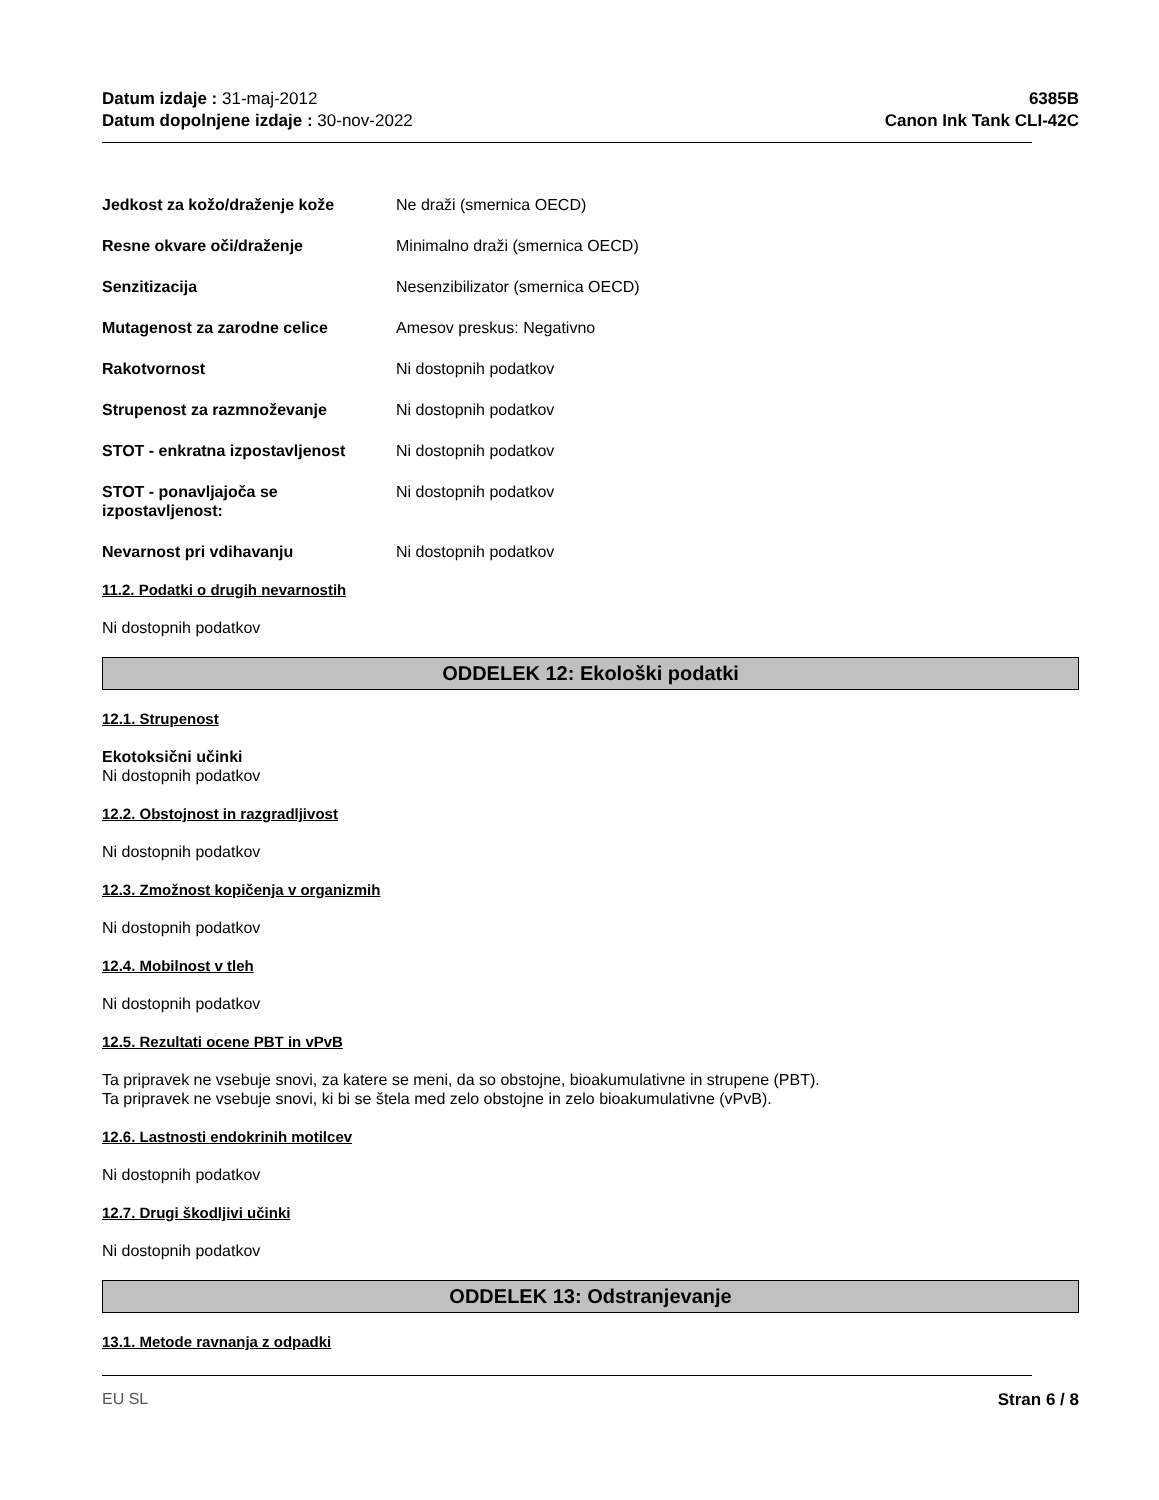Datum izdaje : 31-maj-2012
Datum dopolnjene izdaje : 30-nov-2022
6385B
Canon Ink Tank CLI-42C
Jedkost za kožo/draženje kože Ne draži (smernica OECD)
Resne okvare oči/draženje Minimalno draži (smernica OECD)
Senzitizacija Nesenzibilizator (smernica OECD)
Mutagenost za zarodne celice Amesov preskus: Negativno
Rakotvornost Ni dostopnih podatkov
Strupenost za razmnoževanje Ni dostopnih podatkov
STOT - enkratna izpostavljenost
Ni dostopnih podatkov
STOT - ponavljajoča se izpostavljenost:
Ni dostopnih podatkov
Nevarnost pri vdihavanju Ni dostopnih podatkov
11.2. Podatki o drugih nevarnostih
Ni dostopnih podatkov
ODDELEK 12: Ekološki podatki
12.1. Strupenost
Ekotoksični učinki
Ni dostopnih podatkov
12.2. Obstojnost in razgradljivost
Ni dostopnih podatkov
12.3. Zmožnost kopičenja v organizmih
Ni dostopnih podatkov
12.4. Mobilnost v tleh
Ni dostopnih podatkov
12.5. Rezultati ocene PBT in vPvB
Ta pripravek ne vsebuje snovi, za katere se meni, da so obstojne, bioakumulativne in strupene (PBT).
Ta pripravek ne vsebuje snovi, ki bi se štela med zelo obstojne in zelo bioakumulativne (vPvB).
12.6. Lastnosti endokrinih motilcev
Ni dostopnih podatkov
12.7. Drugi škodljivi učinki
Ni dostopnih podatkov
ODDELEK 13: Odstranjevanje
13.1. Metode ravnanja z odpadki
EU SL Stran 6 / 8